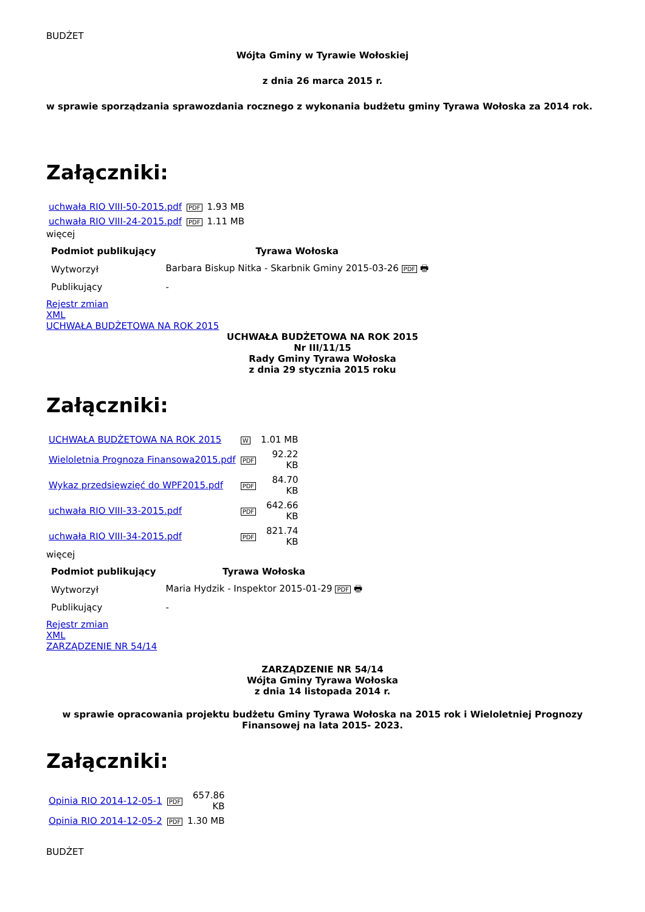BUDŻET
Wójta Gminy w Tyrawie Wołoskiej
z dnia 26 marca 2015 r.
w sprawie sporządzania sprawozdania rocznego z wykonania budżetu gminy Tyrawa Wołoska za 2014 rok.
Załączniki:
| uchwała RIO VIII-50-2015.pdf | PDF | 1.93 MB |
| uchwała RIO VIII-24-2015.pdf | PDF | 1.11 MB |
więcej
| Podmiot publikujący | Tyrawa Wołoska |
| --- | --- |
| Wytworzył | Barbara Biskup Nitka - Skarbnik Gminy 2015-03-26 PDF 🖶 |
| Publikujący | - |
Rejestr zmian
XML
UCHWAŁA BUDŻETOWA NA ROK 2015
UCHWAŁA BUDŻETOWA NA ROK 2015
Nr III/11/15
Rady Gminy Tyrawa Wołoska
z dnia 29 stycznia 2015 roku
Załączniki:
| UCHWAŁA BUDŻETOWA NA ROK 2015 | W | 1.01 MB |
| Wieloletnia Prognoza Finansowa2015.pdf | PDF | 92.22 KB |
| Wykaz przedsięwzięć do WPF2015.pdf | PDF | 84.70 KB |
| uchwała RIO VIII-33-2015.pdf | PDF | 642.66 KB |
| uchwała RIO VIII-34-2015.pdf | PDF | 821.74 KB |
więcej
| Podmiot publikujący | Tyrawa Wołoska |
| --- | --- |
| Wytworzył | Maria Hydzik - Inspektor 2015-01-29 PDF 🖶 |
| Publikujący | - |
Rejestr zmian
XML
ZARZĄDZENIE NR 54/14
ZARZĄDZENIE NR 54/14
Wójta Gminy Tyrawa Wołoska
z dnia 14 listopada 2014 r.
w sprawie opracowania projektu budżetu Gminy Tyrawa Wołoska na 2015 rok i Wieloletniej Prognozy Finansowej na lata 2015- 2023.
Załączniki:
| Opinia RIO 2014-12-05-1 | PDF | 657.86 KB |
| Opinia RIO 2014-12-05-2 | PDF | 1.30 MB |
BUDŻET